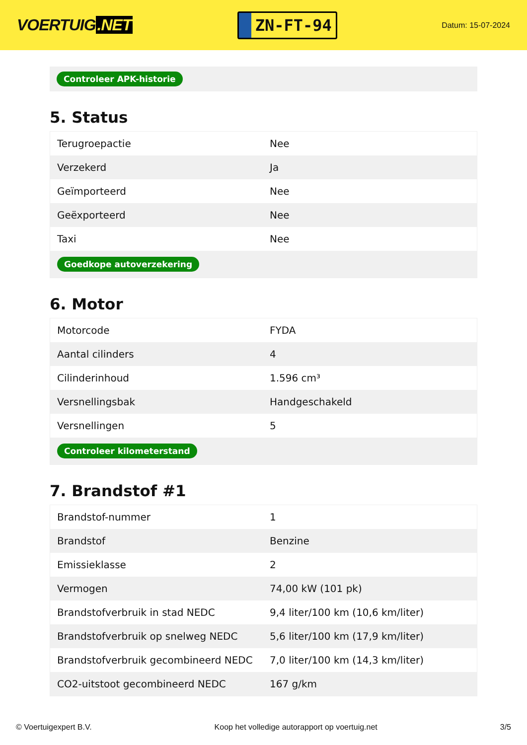VOERTUIG.NET
ZN-FT-94
Datum: 15-07-2024
Controleer APK-historie
5. Status
| Terugroepactie | Nee |
| Verzekerd | Ja |
| Geïmporteerd | Nee |
| Geëxporteerd | Nee |
| Taxi | Nee |
| Goedkope autoverzekering | |
6. Motor
| Motorcode | FYDA |
| Aantal cilinders | 4 |
| Cilinderinhoud | 1.596 cm³ |
| Versnellingsbak | Handgeschakeld |
| Versnellingen | 5 |
| Controleer kilometerstand | |
7. Brandstof #1
| Brandstof-nummer | 1 |
| Brandstof | Benzine |
| Emissieklasse | 2 |
| Vermogen | 74,00 kW (101 pk) |
| Brandstofverbruik in stad NEDC | 9,4 liter/100 km (10,6 km/liter) |
| Brandstofverbruik op snelweg NEDC | 5,6 liter/100 km (17,9 km/liter) |
| Brandstofverbruik gecombineerd NEDC | 7,0 liter/100 km (14,3 km/liter) |
| CO2-uitstoot gecombineerd NEDC | 167 g/km |
© Voertuigexpert B.V. Koop het volledige autorapport op voertuig.net 3/5